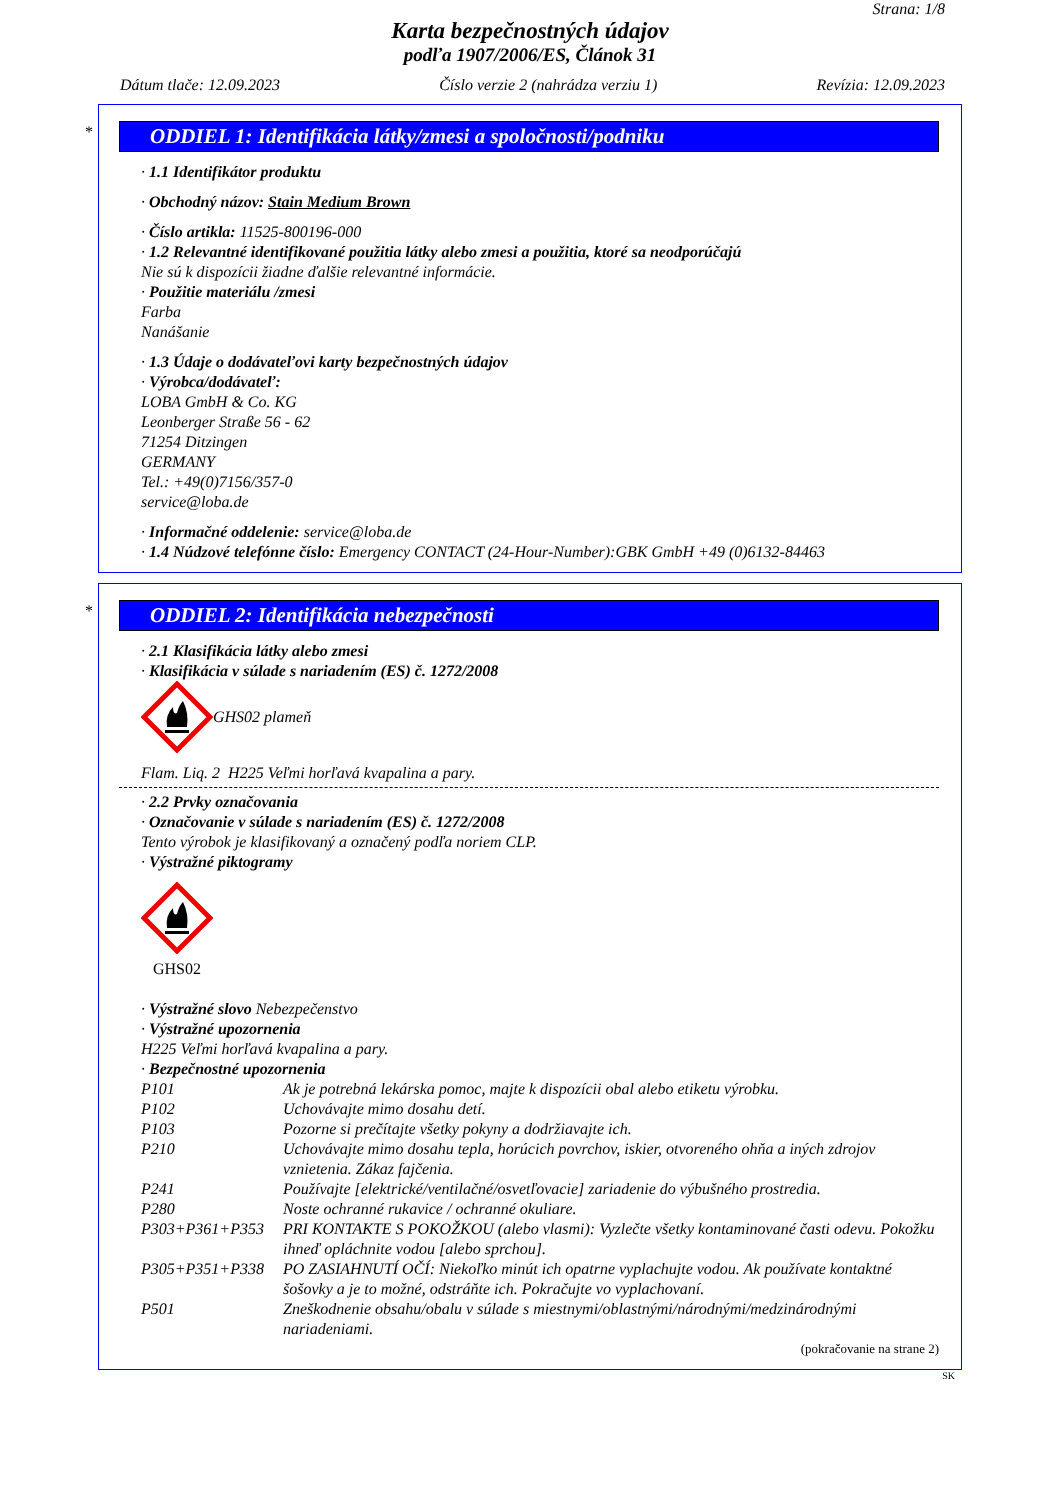Strana: 1/8
Karta bezpečnostných údajov
podľa 1907/2006/ES, Článok 31
Dátum tlače: 12.09.2023 Číslo verzie 2 (nahrádza verziu 1) Revízia: 12.09.2023
*
ODDIEL 1: Identifikácia látky/zmesi a spoločnosti/podniku
· 1.1 Identifikátor produktu
· Obchodný názov: Stain Medium Brown
· Číslo artikla: 11525-800196-000
· 1.2 Relevantné identifikované použitia látky alebo zmesi a použitia, ktoré sa neodporúčajú
Nie sú k dispozícii žiadne ďalšie relevantné informácie.
· Použitie materiálu /zmesi
Farba
Nanášanie
· 1.3 Údaje o dodávateľovi karty bezpečnostných údajov
· Výrobca/dodávateľ:
LOBA GmbH & Co. KG
Leonberger Straße 56 - 62
71254 Ditzingen
GERMANY
Tel.: +49(0)7156/357-0
service@loba.de
· Informačné oddelenie: service@loba.de
· 1.4 Núdzové telefónne číslo: Emergency CONTACT (24-Hour-Number):GBK GmbH +49 (0)6132-84463
*
ODDIEL 2: Identifikácia nebezpečnosti
· 2.1 Klasifikácia látky alebo zmesi
· Klasifikácia v súlade s nariadením (ES) č. 1272/2008
GHS02 plameň
Flam. Liq. 2 H225 Veľmi horľavá kvapalina a pary.
· 2.2 Prvky označovania
· Označovanie v súlade s nariadením (ES) č. 1272/2008
Tento výrobok je klasifikovaný a označený podľa noriem CLP.
· Výstražné piktogramy
GHS02
· Výstražné slovo Nebezpečenstvo
· Výstražné upozornenia
H225 Veľmi horľavá kvapalina a pary.
· Bezpečnostné upozornenia
| P101 | Ak je potrebná lekárska pomoc, majte k dispozícii obal alebo etiketu výrobku. |
| P102 | Uchovávajte mimo dosahu detí. |
| P103 | Pozorne si prečítajte všetky pokyny a dodržiavajte ich. |
| P210 | Uchovávajte mimo dosahu tepla, horúcich povrchov, iskier, otvoreného ohňa a iných zdrojov vznietenia. Zákaz fajčenia. |
| P241 | Používajte [elektrické/ventilačné/osvetľovacie] zariadenie do výbušného prostredia. |
| P280 | Noste ochranné rukavice / ochranné okuliare. |
| P303+P361+P353 | PRI KONTAKTE S POKOŽKOU (alebo vlasmi): Vyzlečte všetky kontaminované časti odevu. Pokožku ihneď opláchnite vodou [alebo sprchou]. |
| P305+P351+P338 | PO ZASIAHNUTÍ OČÍ: Niekoľko minút ich opatrne vyplachujte vodou. Ak používate kontaktné šošovky a je to možné, odstráňte ich. Pokračujte vo vyplachovaní. |
| P501 | Zneškodnenie obsahu/obalu v súlade s miestnymi/oblastnými/národnými/medzinárodnými nariadeniami. |
(pokračovanie na strane 2)
SK